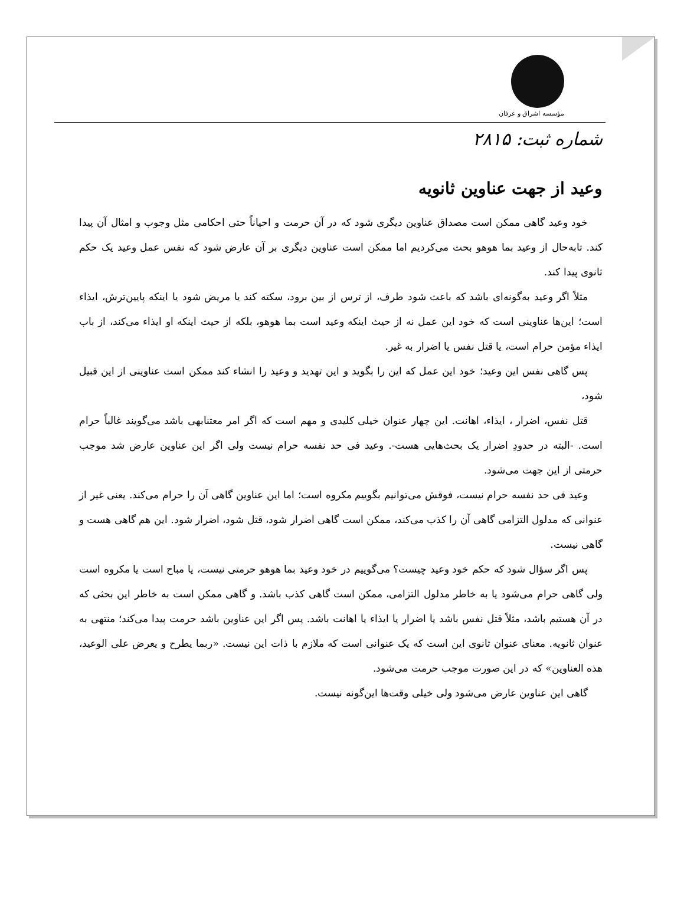مؤسسه اشراق و عرفان
شماره ثبت: ۲۸۱۵
وعید از جهت عناوین ثانویه
خود وعید گاهی ممکن است مصداق عناوین دیگری شود که در آن حرمت و احیاناً حتی احکامی مثل وجوب و امثال آن پیدا کند. تابه‌حال از وعید بما هوهو بحث می‌کردیم اما ممکن است عناوین دیگری بر آن عارض شود که نفس عمل وعید یک حکم ثانوی پیدا کند.
مثلاً اگر وعید به‌گونه‌ای باشد که باعث شود طرف، از ترس از بین برود، سکته کند یا مریض شود یا اینکه پایین‌ترش، ایذاء است؛ این‌ها عناوینی است که خود این عمل نه از حیث اینکه وعید است بما هوهو، بلکه از حیث اینکه او ایذاء می‌کند، از باب ایذاء مؤمن حرام است، یا قتل نفس یا اضرار به غیر.
پس گاهی نفس این وعید؛ خود این عمل که این را بگوید و این تهدید و وعید را انشاء کند ممکن است عناوینی از این قبیل شود،
قتل نفس، اضرار ، ایذاء، اهانت. این چهار عنوان خیلی کلیدی و مهم است که اگر امر معتنابهی باشد می‌گویند غالباً حرام است. -البته در حدودِ اضرار یک بحث‌هایی هست-. وعید فی حد نفسه حرام نیست ولی اگر این عناوین عارض شد موجب حرمتی از این جهت می‌شود.
وعید فی حد نفسه حرام نیست، فوقش می‌توانیم بگوییم مکروه است؛ اما این عناوین گاهی آن را حرام می‌کند. یعنی غیر از عنوانی که مدلول التزامی گاهی آن را کذب می‌کند، ممکن است گاهی اضرار شود، قتل شود، اضرار شود. این هم گاهی هست و گاهی نیست.
پس اگر سؤال شود که حکم خود وعید چیست؟ می‌گوییم در خود وعید بما هوهو حرمتی نیست، یا مباح است یا مکروه است ولی گاهی حرام می‌شود یا به خاطر مدلول التزامی، ممکن است گاهی کذب باشد. و گاهی ممکن است به خاطر این بحثی که در آن هستیم باشد، مثلاً قتل نفس باشد یا اضرار یا ایذاء یا اهانت باشد. پس اگر این عناوین باشد حرمت پیدا می‌کند؛ منتهی به عنوان ثانویه. معنای عنوان ثانوی این است که یک عنوانی است که ملازم با ذات این نیست. «ربما یطرح و یعرض علی الوعید، هذه العناوین» که در این صورت موجب حرمت می‌شود.
گاهی این عناوین عارض می‌شود ولی خیلی وقت‌ها این‌گونه نیست.